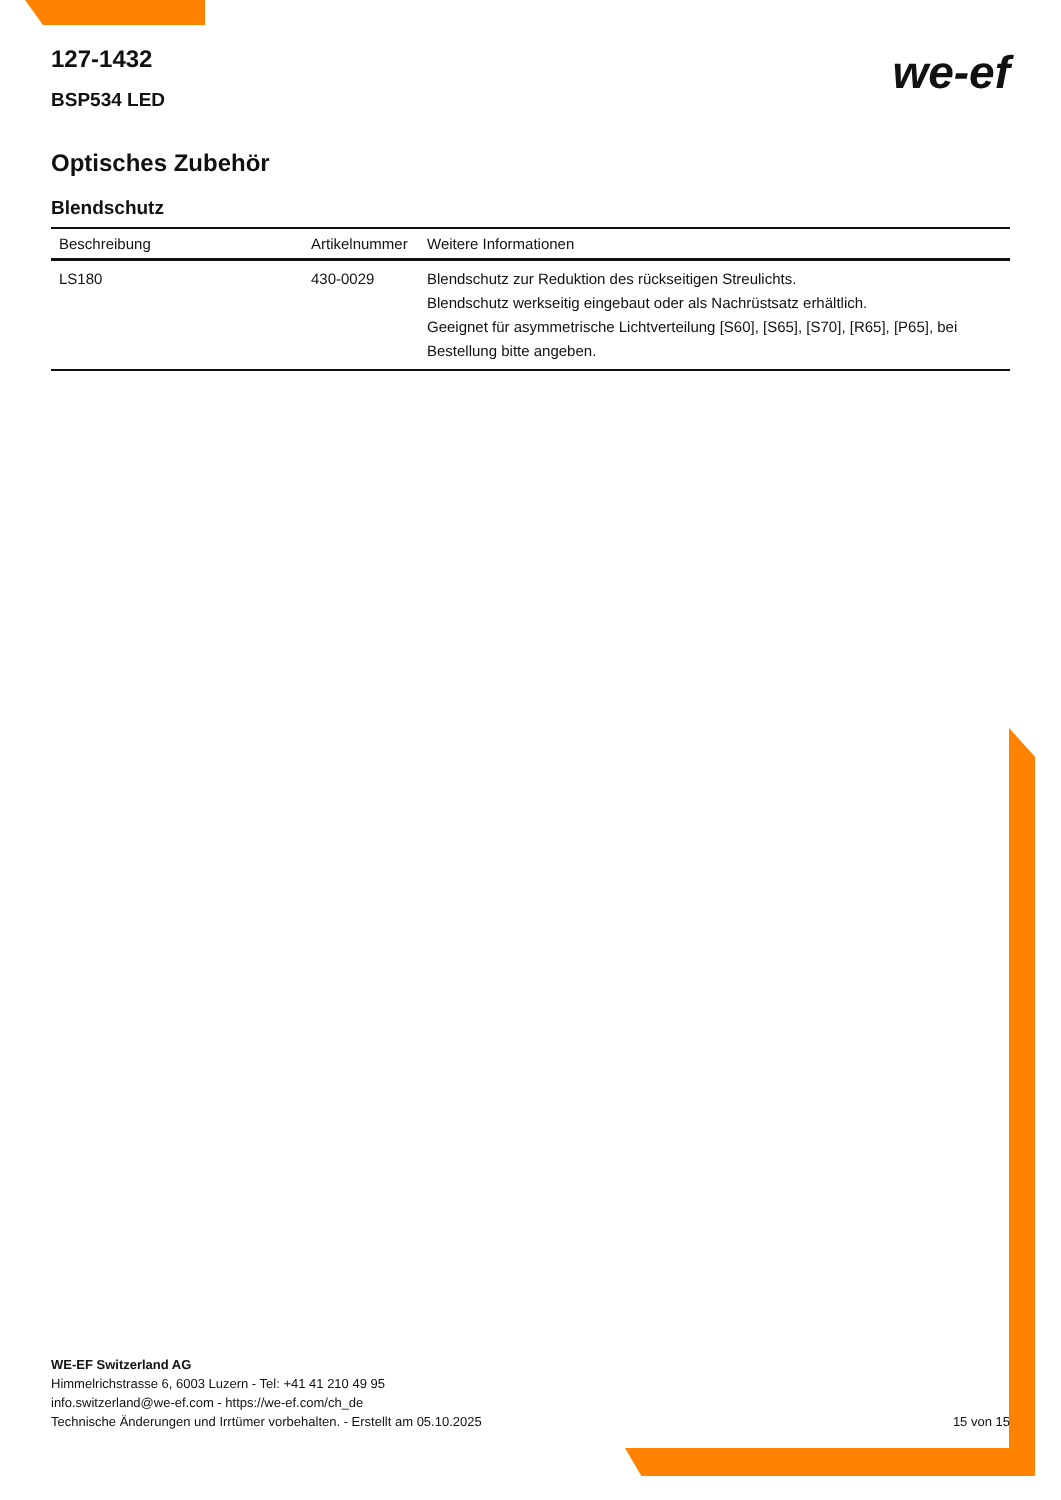we-ef
127-1432
BSP534 LED
Optisches Zubehör
Blendschutz
| Beschreibung | Artikelnummer | Weitere Informationen |
| --- | --- | --- |
| LS180 | 430-0029 | Blendschutz zur Reduktion des rückseitigen Streulichts. Blendschutz werkseitig eingebaut oder als Nachrüstsatz erhältlich. Geeignet für asymmetrische Lichtverteilung [S60], [S65], [S70], [R65], [P65], bei Bestellung bitte angeben. |
WE-EF Switzerland AG
Himmelrichstrasse 6, 6003 Luzern - Tel: +41 41 210 49 95
info.switzerland@we-ef.com - https://we-ef.com/ch_de
Technische Änderungen und Irrtümer vorbehalten. - Erstellt am 05.10.2025 15 von 15